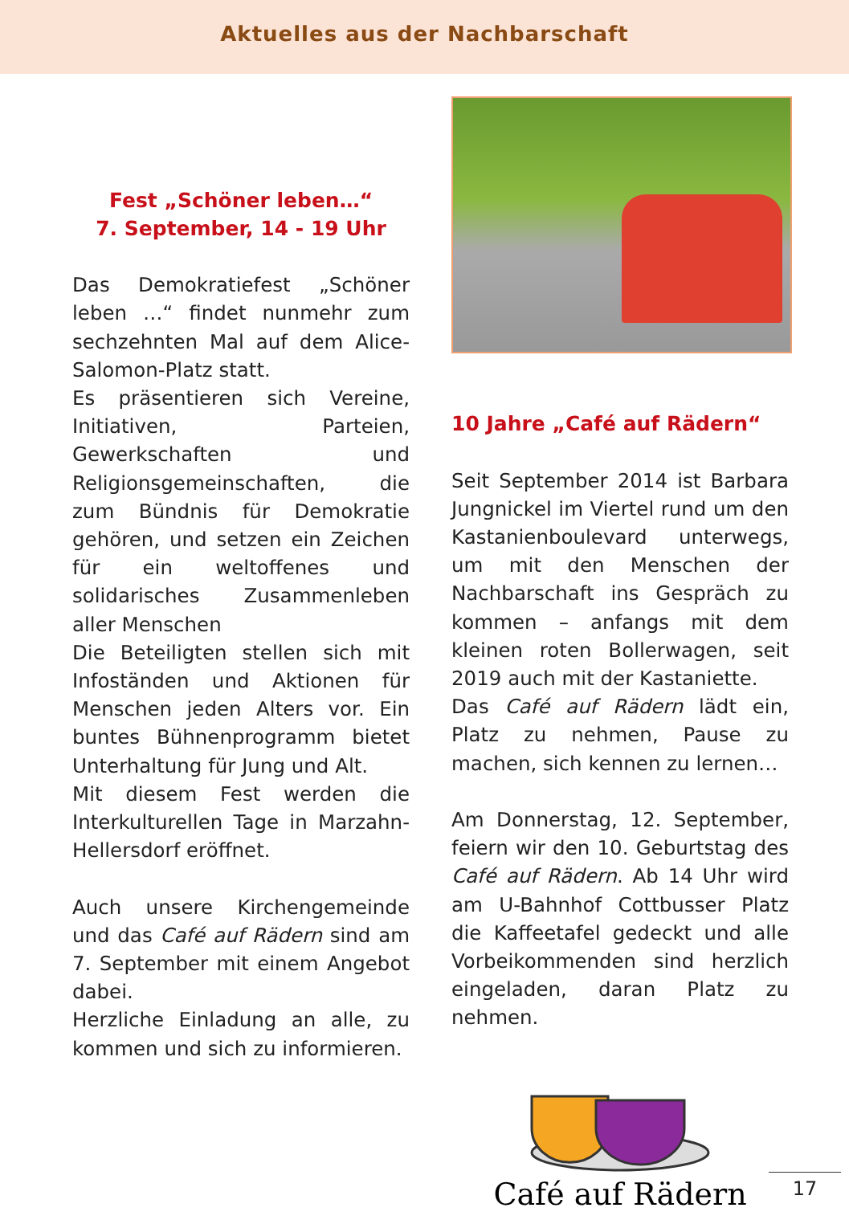Aktuelles aus der Nachbarschaft
Fest „Schöner leben…“
7. September, 14 - 19 Uhr
Das Demokratiefest „Schöner leben …“ findet nunmehr zum sechzehnten Mal auf dem Alice-Salomon-Platz statt.
Es präsentieren sich Vereine, Initiativen, Parteien, Gewerkschaften und Religionsgemeinschaften, die zum Bündnis für Demokratie gehören, und setzen ein Zeichen für ein weltoffenes und solidarisches Zusammenleben aller Menschen
Die Beteiligten stellen sich mit Infoständen und Aktionen für Menschen jeden Alters vor. Ein buntes Bühnenprogramm bietet Unterhaltung für Jung und Alt.
Mit diesem Fest werden die Interkulturellen Tage in Marzahn-Hellersdorf eröffnet.
Auch unsere Kirchengemeinde und das Café auf Rädern sind am 7. September mit einem Angebot dabei.
Herzliche Einladung an alle, zu kommen und sich zu informieren.
10 Jahre „Café auf Rädern“
Seit September 2014 ist Barbara Jungnickel im Viertel rund um den Kastanienboulevard unterwegs, um mit den Menschen der Nachbarschaft ins Gespräch zu kommen – anfangs mit dem kleinen roten Bollerwagen, seit 2019 auch mit der Kastaniette.
Das Café auf Rädern lädt ein, Platz zu nehmen, Pause zu machen, sich kennen zu lernen…
Am Donnerstag, 12. September, feiern wir den 10. Geburtstag des Café auf Rädern. Ab 14 Uhr wird am U-Bahnhof Cottbusser Platz die Kaffeetafel gedeckt und alle Vorbeikommenden sind herzlich eingeladen, daran Platz zu nehmen.
Café auf Rädern
17